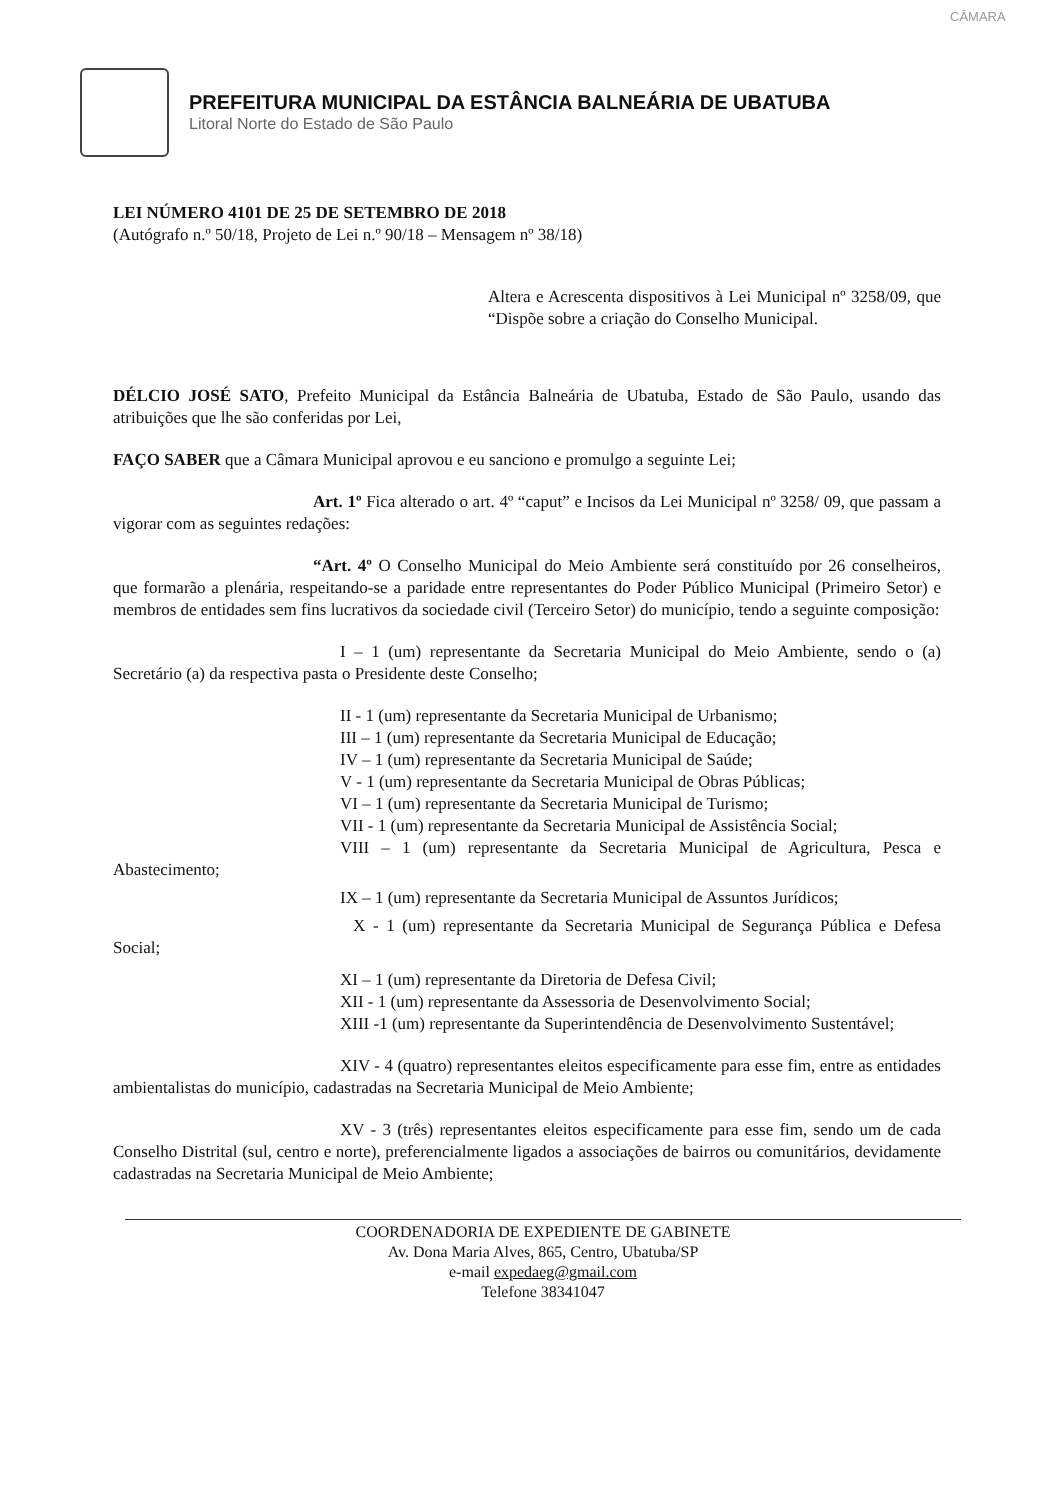CÂMARA
PREFEITURA MUNICIPAL DA ESTÂNCIA BALNEÁRIA DE UBATUBA
Litoral Norte do Estado de São Paulo
LEI NÚMERO 4101 DE 25 DE SETEMBRO DE 2018
(Autógrafo n.º 50/18, Projeto de Lei n.º 90/18 – Mensagem nº 38/18)
Altera e Acrescenta dispositivos à Lei Municipal nº 3258/09, que “Dispõe sobre a criação do Conselho Municipal.
DÉLCIO JOSÉ SATO, Prefeito Municipal da Estância Balneária de Ubatuba, Estado de São Paulo, usando das atribuições que lhe são conferidas por Lei,
FAÇO SABER que a Câmara Municipal aprovou e eu sanciono e promulgo a seguinte Lei;
Art. 1º Fica alterado o art. 4º “caput” e Incisos da Lei Municipal nº 3258/ 09, que passam a vigorar com as seguintes redações:
“Art. 4º O Conselho Municipal do Meio Ambiente será constituído por 26 conselheiros, que formarão a plenária, respeitando-se a paridade entre representantes do Poder Público Municipal (Primeiro Setor) e membros de entidades sem fins lucrativos da sociedade civil (Terceiro Setor) do município, tendo a seguinte composição:
I – 1 (um) representante da Secretaria Municipal do Meio Ambiente, sendo o (a) Secretário (a) da respectiva pasta o Presidente deste Conselho;
II - 1 (um) representante da Secretaria Municipal de Urbanismo;
III – 1 (um) representante da Secretaria Municipal de Educação;
IV – 1 (um) representante da Secretaria Municipal de Saúde;
V - 1 (um) representante da Secretaria Municipal de Obras Públicas;
VI – 1 (um) representante da Secretaria Municipal de Turismo;
VII - 1 (um) representante da Secretaria Municipal de Assistência Social;
VIII – 1 (um) representante da Secretaria Municipal de Agricultura, Pesca e Abastecimento;
IX – 1 (um) representante da Secretaria Municipal de Assuntos Jurídicos;
X - 1 (um) representante da Secretaria Municipal de Segurança Pública e Defesa Social;
XI – 1 (um) representante da Diretoria de Defesa Civil;
XII - 1 (um) representante da Assessoria de Desenvolvimento Social;
XIII -1 (um) representante da Superintendência de Desenvolvimento Sustentável;
XIV - 4 (quatro) representantes eleitos especificamente para esse fim, entre as entidades ambientalistas do município, cadastradas na Secretaria Municipal de Meio Ambiente;
XV - 3 (três) representantes eleitos especificamente para esse fim, sendo um de cada Conselho Distrital (sul, centro e norte), preferencialmente ligados a associações de bairros ou comunitários, devidamente cadastradas na Secretaria Municipal de Meio Ambiente;
COORDENADORIA DE EXPEDIENTE DE GABINETE
Av. Dona Maria Alves, 865, Centro, Ubatuba/SP
e-mail expedaeg@gmail.com
Telefone 38341047